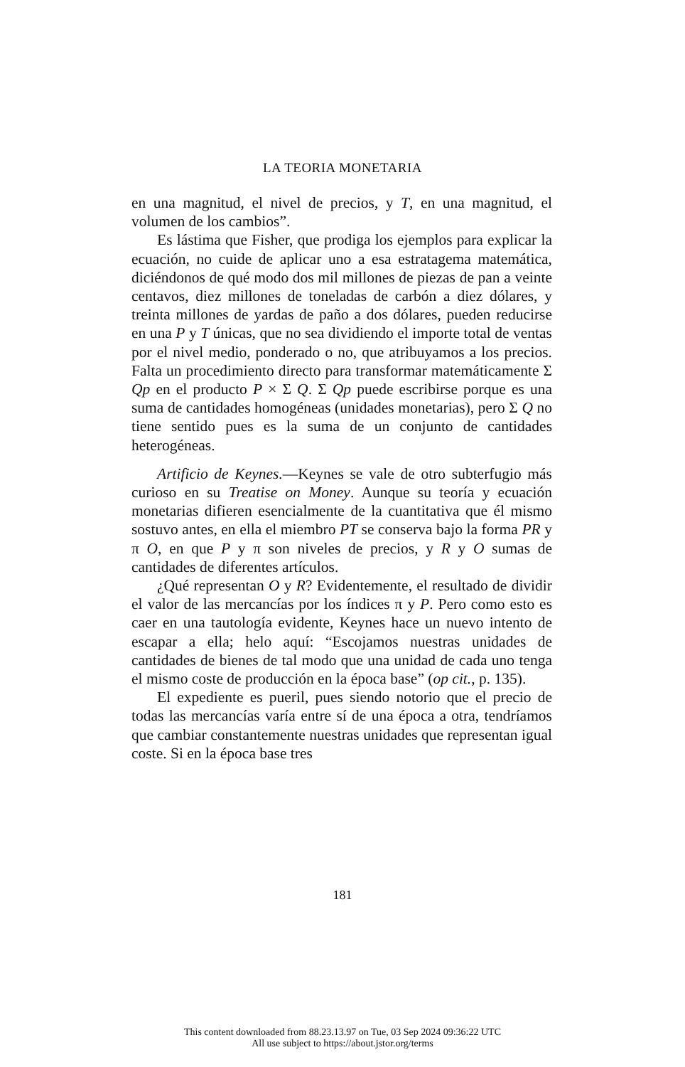LA TEORIA MONETARIA
en una magnitud, el nivel de precios, y T, en una magnitud, el volumen de los cambios”.
Es lástima que Fisher, que prodiga los ejemplos para explicar la ecuación, no cuide de aplicar uno a esa estratagema matemática, diciéndonos de qué modo dos mil millones de piezas de pan a veinte centavos, diez millones de toneladas de carbón a diez dólares, y treinta millones de yardas de paño a dos dólares, pueden reducirse en una P y T únicas, que no sea dividiendo el importe total de ventas por el nivel medio, ponderado o no, que atribuyamos a los precios. Falta un procedimiento directo para transformar matemáticamente Σ Qp en el producto P × Σ Q. Σ Qp puede escribirse porque es una suma de cantidades homogéneas (unidades monetarias), pero Σ Q no tiene sentido pues es la suma de un conjunto de cantidades heterogéneas.
Artificio de Keynes.—Keynes se vale de otro subterfugio más curioso en su Treatise on Money. Aunque su teoría y ecuación monetarias difieren esencialmente de la cuantitativa que él mismo sostuvo antes, en ella el miembro PT se conserva bajo la forma PR y π O, en que P y π son niveles de precios, y R y O sumas de cantidades de diferentes artículos.
¿Qué representan O y R? Evidentemente, el resultado de dividir el valor de las mercancías por los índices π y P. Pero como esto es caer en una tautología evidente, Keynes hace un nuevo intento de escapar a ella; helo aquí: “Escojamos nuestras unidades de cantidades de bienes de tal modo que una unidad de cada uno tenga el mismo coste de producción en la época base” (op cit., p. 135).
El expediente es pueril, pues siendo notorio que el precio de todas las mercancías varía entre sí de una época a otra, tendríamos que cambiar constantemente nuestras unidades que representan igual coste. Si en la época base tres
181
This content downloaded from 88.23.13.97 on Tue, 03 Sep 2024 09:36:22 UTC
All use subject to https://about.jstor.org/terms